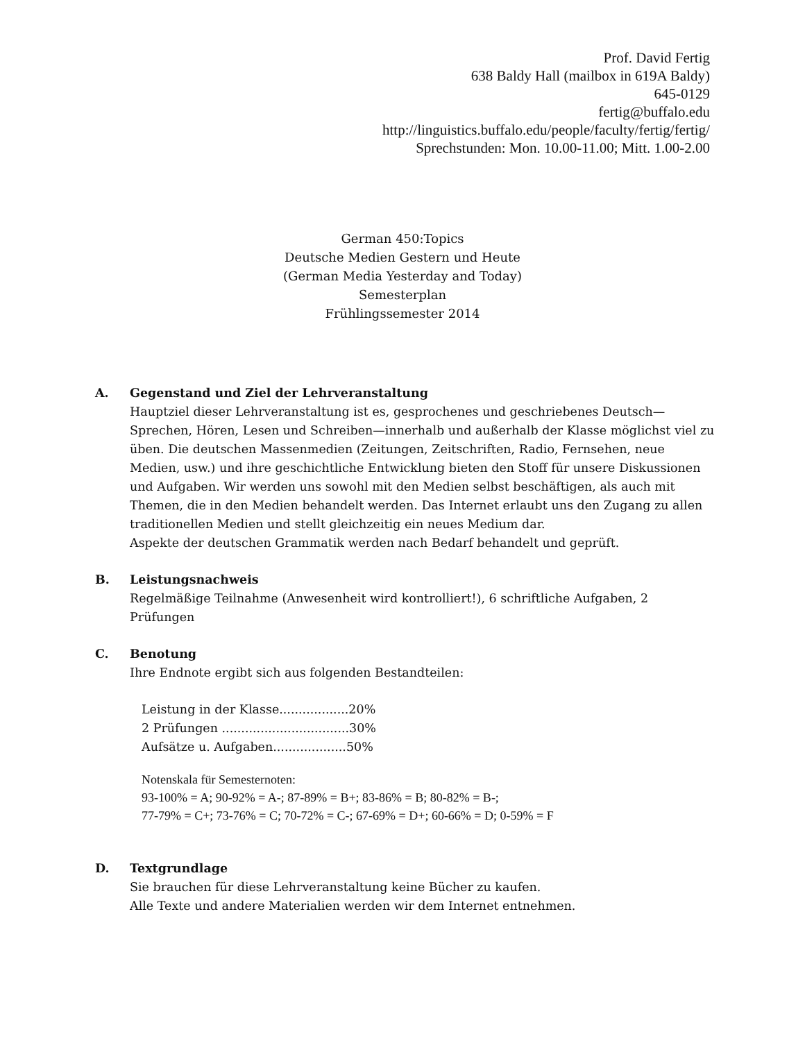Prof. David Fertig
638 Baldy Hall (mailbox in 619A Baldy)
645-0129
fertig@buffalo.edu
http://linguistics.buffalo.edu/people/faculty/fertig/fertig/
Sprechstunden: Mon. 10.00-11.00; Mitt. 1.00-2.00
German 450:Topics
Deutsche Medien Gestern und Heute
(German Media Yesterday and Today)
Semesterplan
Frühlingssemester 2014
A. Gegenstand und Ziel der Lehrveranstaltung
Hauptziel dieser Lehrveranstaltung ist es, gesprochenes und geschriebenes Deutsch—Sprechen, Hören, Lesen und Schreiben—innerhalb und außerhalb der Klasse möglichst viel zu üben. Die deutschen Massenmedien (Zeitungen, Zeitschriften, Radio, Fernsehen, neue Medien, usw.) und ihre geschichtliche Entwicklung bieten den Stoff für unsere Diskussionen und Aufgaben. Wir werden uns sowohl mit den Medien selbst beschäftigen, als auch mit Themen, die in den Medien behandelt werden. Das Internet erlaubt uns den Zugang zu allen traditionellen Medien und stellt gleichzeitig ein neues Medium dar.
Aspekte der deutschen Grammatik werden nach Bedarf behandelt und geprüft.
B. Leistungsnachweis
Regelmäßige Teilnahme (Anwesenheit wird kontrolliert!), 6 schriftliche Aufgaben, 2 Prüfungen
C. Benotung
Ihre Endnote ergibt sich aus folgenden Bestandteilen:
Leistung in der Klasse..................20%
2 Prüfungen .................................30%
Aufsätze u. Aufgaben...................50%
Notenskala für Semesternoten:
93-100% = A; 90-92% = A-; 87-89% = B+; 83-86% = B; 80-82% = B-;
77-79% = C+; 73-76% = C; 70-72% = C-; 67-69% = D+; 60-66% = D; 0-59% = F
D. Textgrundlage
Sie brauchen für diese Lehrveranstaltung keine Bücher zu kaufen.
Alle Texte und andere Materialien werden wir dem Internet entnehmen.